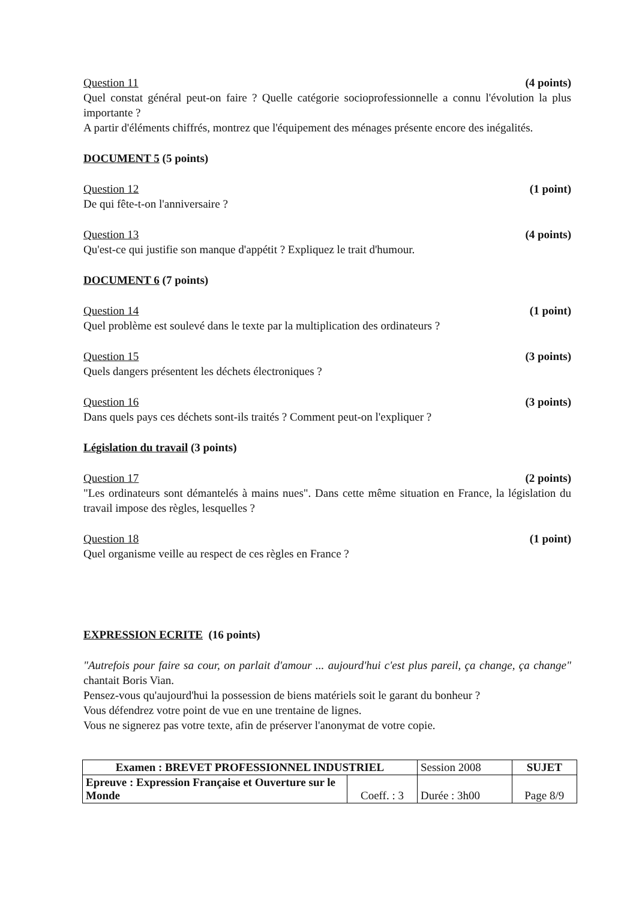Question 11 (4 points)
Quel constat général peut-on faire ? Quelle catégorie socioprofessionnelle a connu l'évolution la plus importante ?
A partir d'éléments chiffrés, montrez que l'équipement des ménages présente encore des inégalités.
DOCUMENT 5 (5 points)
Question 12 (1 point)
De qui fête-t-on l'anniversaire ?
Question 13 (4 points)
Qu'est-ce qui justifie son manque d'appétit ? Expliquez le trait d'humour.
DOCUMENT 6 (7 points)
Question 14 (1 point)
Quel problème est soulevé dans le texte par la multiplication des ordinateurs ?
Question 15 (3 points)
Quels dangers présentent les déchets électroniques ?
Question 16 (3 points)
Dans quels pays ces déchets sont-ils traités ? Comment peut-on l'expliquer ?
Législation du travail (3 points)
Question 17 (2 points)
"Les ordinateurs sont démantelés à mains nues". Dans cette même situation en France, la législation du travail impose des règles, lesquelles ?
Question 18 (1 point)
Quel organisme veille au respect de ces règles en France ?
EXPRESSION ECRITE (16 points)
"Autrefois pour faire sa cour, on parlait d'amour ... aujourd'hui c'est plus pareil, ça change, ça change" chantait Boris Vian.
Pensez-vous qu'aujourd'hui la possession de biens matériels soit le garant du bonheur ?
Vous défendrez votre point de vue en une trentaine de lignes.
Vous ne signerez pas votre texte, afin de préserver l'anonymat de votre copie.
| Examen : BREVET PROFESSIONNEL INDUSTRIEL | | Session 2008 | SUJET |
| Epreuve : Expression Française et Ouverture sur le Monde | Coeff. : 3 | Durée : 3h00 | Page 8/9 |